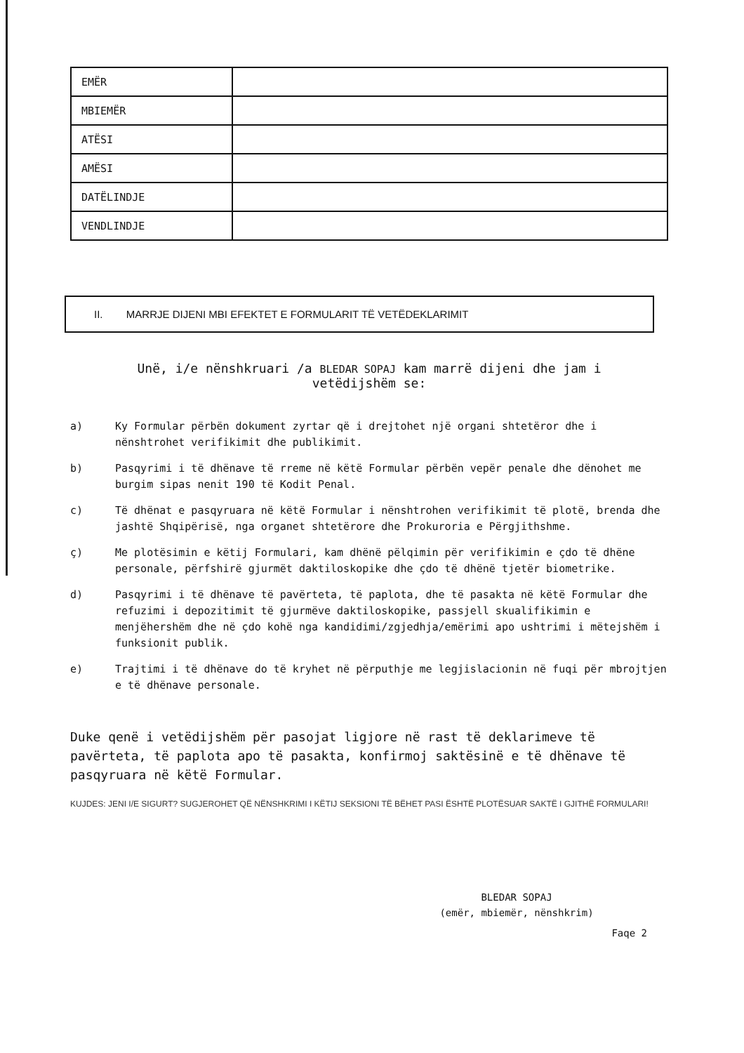| EMËR | |
| MBIEMËR | |
| ATËSI | |
| AMËSI | |
| DATËLINDJE | |
| VENDLINDJE | |
II. MARRJE DIJENI MBI EFEKTET E FORMULARIT TË VETËDEKLARIMIT
Unë, i/e nënshkruari /a BLEDAR SOPAJ kam marrë dijeni dhe jam i
vetëdijshëm se:
a) Ky Formular përbën dokument zyrtar që i drejtohet një organi shtetëror dhe i nënshtrohet verifikimit dhe publikimit.
b) Pasqyrimi i të dhënave të rreme në këtë Formular përbën vepër penale dhe dënohet me burgim sipas nenit 190 të Kodit Penal.
c) Të dhënat e pasqyruara në këtë Formular i nënshtrohen verifikimit të plotë, brenda dhe jashtë Shqipërisë, nga organet shtetërore dhe Prokuroria e Përgjithshme.
ç) Me plotësimin e këtij Formulari, kam dhënë pëlqimin për verifikimin e çdo të dhëne personale, përfshirë gjurmët daktiloskopike dhe çdo të dhënë tjetër biometrike.
d) Pasqyrimi i të dhënave të pavërteta, të paplota, dhe të pasakta në këtë Formular dhe refuzimi i depozitimit të gjurmëve daktiloskopike, passjell skualifikimin e menjëhershëm dhe në çdo kohë nga kandidimi/zgjedhja/emërimi apo ushtrimi i mëtejshëm i funksionit publik.
e) Trajtimi i të dhënave do të kryhet në përputhje me legjislacionin në fuqi për mbrojtjen e të dhënave personale.
Duke qenë i vetëdijshëm për pasojat ligjore në rast të deklarimeve të pavërteta, të paplota apo të pasakta, konfirmoj saktësinë e të dhënave të pasqyruara në këtë Formular.
KUJDES: JENI I/E SIGURT? SUGJEROHET QË NËNSHKRIMI I KËTIJ SEKSIONI TË BËHET PASI ËSHTË PLOTËSUAR SAKTË I GJITHË FORMULARI!
BLEDAR SOPAJ
(emër, mbiemër, nënshkrim)
Faqe 2